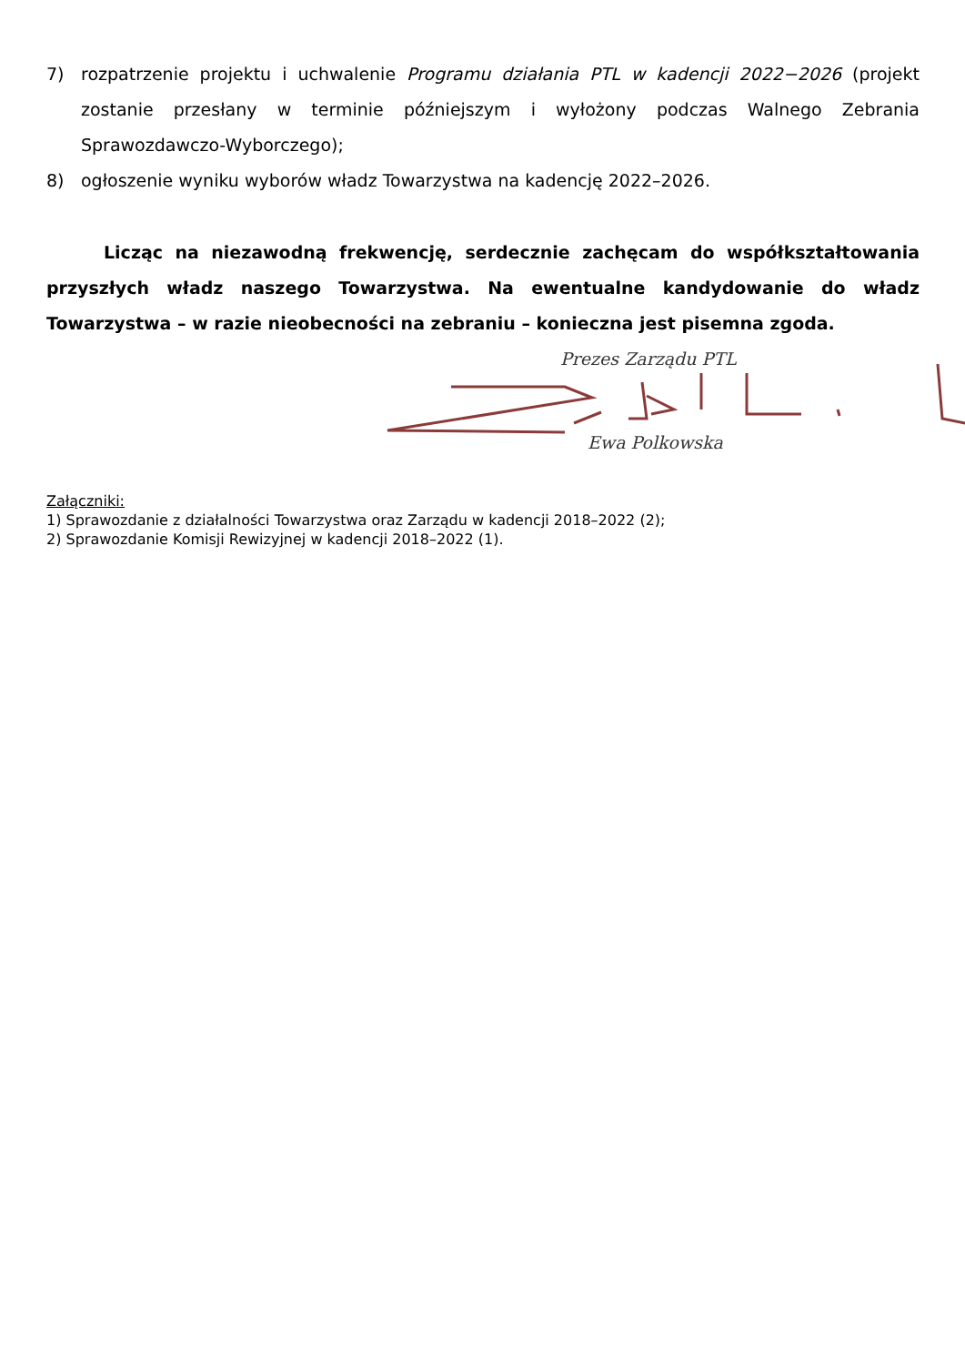7) rozpatrzenie projektu i uchwalenie Programu działania PTL w kadencji 2022−2026 (projekt zostanie przesłany w terminie późniejszym i wyłożony podczas Walnego Zebrania Sprawozdawczo-Wyborczego);
8) ogłoszenie wyniku wyborów władz Towarzystwa na kadencję 2022–2026.
Licząc na niezawodną frekwencję, serdecznie zachęcam do współkształtowania przyszłych władz naszego Towarzystwa. Na ewentualne kandydowanie do władz Towarzystwa – w razie nieobecności na zebraniu – konieczna jest pisemna zgoda.
Prezes Zarządu PTL
Ewa Polkowska
Załączniki:
1) Sprawozdanie z działalności Towarzystwa oraz Zarządu w kadencji 2018–2022 (2);
2) Sprawozdanie Komisji Rewizyjnej w kadencji 2018–2022 (1).